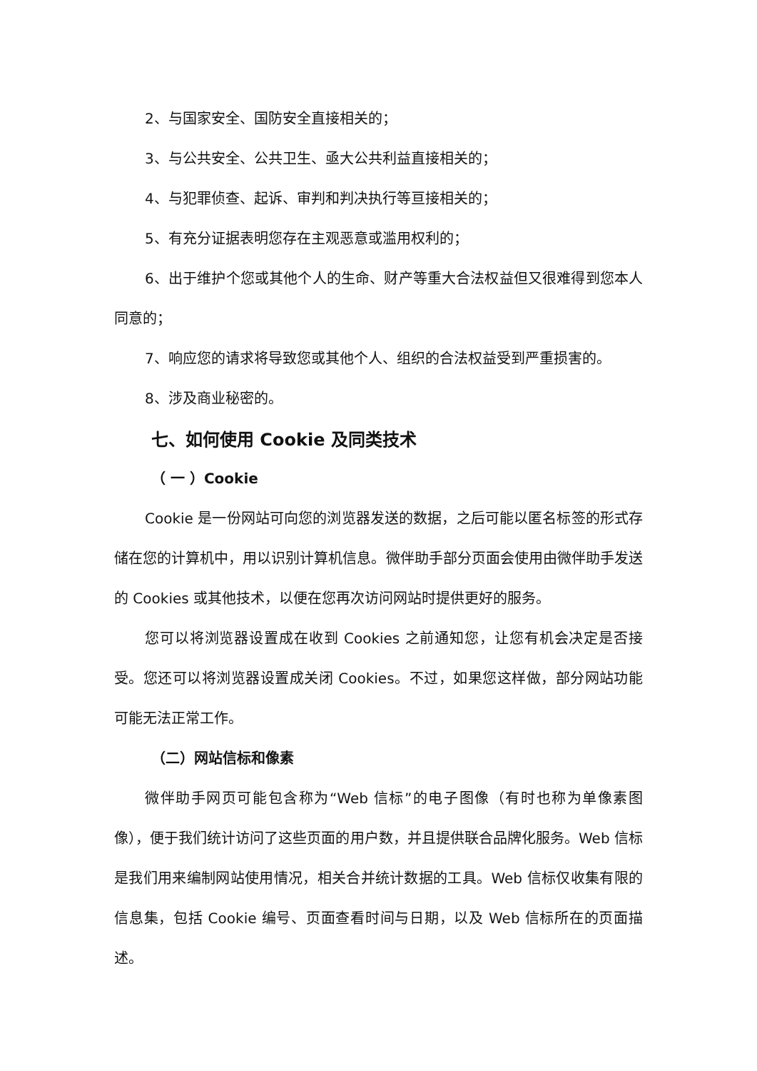2、与国家安全、国防安全直接相关的；
3、与公共安全、公共卫生、亟大公共利益直接相关的；
4、与犯罪侦查、起诉、审判和判决执行等亘接相关的；
5、有充分证据表明您存在主观恶意或滥用权利的；
6、出于维护个您或其他个人的生命、财产等重大合法权益但又很难得到您本人同意的；
7、响应您的请求将导致您或其他个人、组织的合法权益受到严重损害的。
8、涉及商业秘密的。
七、如何使用 Cookie 及同类技术
（ 一 ）Cookie
Cookie 是一份网站可向您的浏览器发送的数据，之后可能以匿名标签的形式存储在您的计算机中，用以识别计算机信息。微伴助手部分页面会使用由微伴助手发送的 Cookies 或其他技术，以便在您再次访问网站时提供更好的服务。
您可以将浏览器设置成在收到 Cookies 之前通知您，让您有机会决定是否接受。您还可以将浏览器设置成关闭 Cookies。不过，如果您这样做，部分网站功能可能无法正常工作。
（二）网站信标和像素
微伴助手网页可能包含称为“Web 信标”的电子图像（有时也称为单像素图像），便于我们统计访问了这些页面的用户数，并且提供联合品牌化服务。Web 信标是我们用来编制网站使用情况，相关合并统计数据的工具。Web 信标仅收集有限的信息集，包括 Cookie 编号、页面查看时间与日期，以及 Web 信标所在的页面描述。